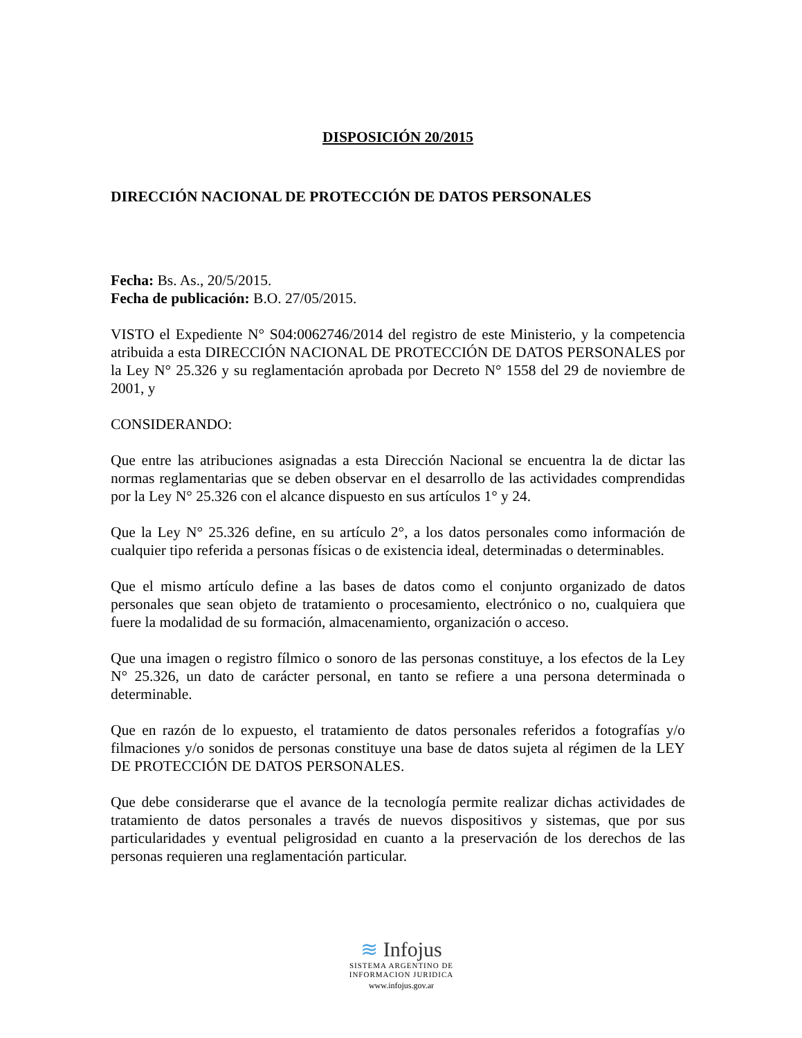DISPOSICIÓN 20/2015
DIRECCIÓN NACIONAL DE PROTECCIÓN DE DATOS PERSONALES
Fecha: Bs. As., 20/5/2015.
Fecha de publicación: B.O. 27/05/2015.
VISTO el Expediente N° S04:0062746/2014 del registro de este Ministerio, y la competencia atribuida a esta DIRECCIÓN NACIONAL DE PROTECCIÓN DE DATOS PERSONALES por la Ley N° 25.326 y su reglamentación aprobada por Decreto N° 1558 del 29 de noviembre de 2001, y
CONSIDERANDO:
Que entre las atribuciones asignadas a esta Dirección Nacional se encuentra la de dictar las normas reglamentarias que se deben observar en el desarrollo de las actividades comprendidas por la Ley N° 25.326 con el alcance dispuesto en sus artículos 1° y 24.
Que la Ley N° 25.326 define, en su artículo 2°, a los datos personales como información de cualquier tipo referida a personas físicas o de existencia ideal, determinadas o determinables.
Que el mismo artículo define a las bases de datos como el conjunto organizado de datos personales que sean objeto de tratamiento o procesamiento, electrónico o no, cualquiera que fuere la modalidad de su formación, almacenamiento, organización o acceso.
Que una imagen o registro fílmico o sonoro de las personas constituye, a los efectos de la Ley N° 25.326, un dato de carácter personal, en tanto se refiere a una persona determinada o determinable.
Que en razón de lo expuesto, el tratamiento de datos personales referidos a fotografías y/o filmaciones y/o sonidos de personas constituye una base de datos sujeta al régimen de la LEY DE PROTECCIÓN DE DATOS PERSONALES.
Que debe considerarse que el avance de la tecnología permite realizar dichas actividades de tratamiento de datos personales a través de nuevos dispositivos y sistemas, que por sus particularidades y eventual peligrosidad en cuanto a la preservación de los derechos de las personas requieren una reglamentación particular.
≋ Infojus
SISTEMA ARGENTINO DE
INFORMACION JURIDICA
www.infojus.gov.ar